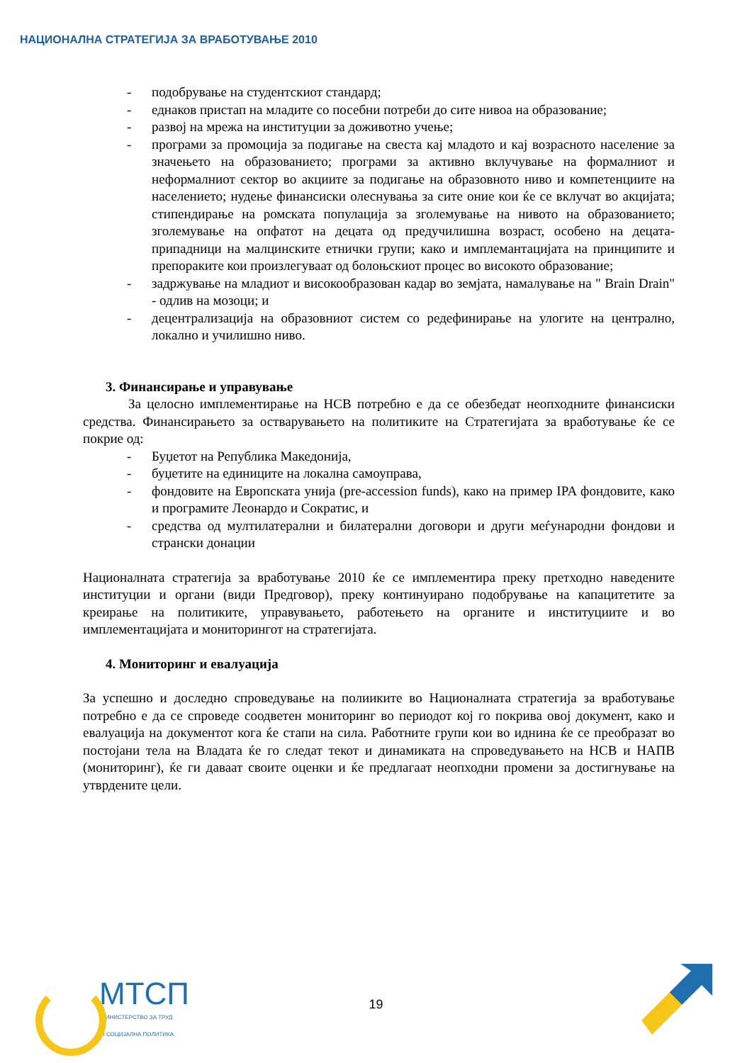НАЦИОНАЛНА СТРАТЕГИЈА ЗА ВРАБОТУВАЊЕ 2010
- подобрување на студентскиот стандард;
- еднаков пристап на младите со посебни потреби до сите нивоа на образование;
- развој на мрежа на институции за доживотно учење;
- програми за промоција за подигање на свеста кај младото и кај возрасното население за значењето на образованието; програми за активно вклучување на формалниот и неформалниот сектор во акциите за подигање на образовното ниво и компетенциите на населението; нудење финансиски олеснувања за сите оние кои ќе се вклучат во акцијата; стипендирање на ромската популација за зголемување на нивото на образованието; зголемување на опфатот на децата од предучилишна возраст, особено на децата-припадници на малцинските етнички групи; како и имплемантацијата на принципите и препораките кои произлегуваат од болоњскиот процес во високото образование;
- задржување на младиот и високообразован кадар во земјата, намалување на " Brain Drain" - одлив на мозоци; и
- децентрализација на образовниот систем со редефинирање на улогите на централно, локално и училишно ниво.
3. Финансирање и управување
За целосно имплементирање на НСВ потребно е да се обезбедат неопходните финансиски средства. Финансирањето за остварувањето на политиките на Стратегијата за вработување ќе се покрие од:
- Буџетот на Република Македонија,
- буџетите на единиците на локална самоуправа,
- фондовите на Европската унија (pre-accession funds), како на пример IPA фондовите, како и програмите Леонардо и Сократис, и
- средства од мултилатерални и билатерални договори и други меѓународни фондови и странски донации
Националната стратегија за вработување 2010 ќе се имплементира преку претходно наведените институции и органи (види Предговор), преку континуирано подобрување на капацитетите за креирање на политиките, управувањето, работењето на органите и институциите и во имплементацијата и мониторингот на стратегијата.
4. Мониторинг и евалуација
За успешно и доследно спроведување на полиикитe во Националната стратегија за вработување потребно е да се спроведе соодветен мониторинг во периодот кој го покрива овој документ, како и евалуација на документот кога ќе стапи на сила. Работните групи кои во иднина ќе се преобразат во постојани тела на Владата ќе го следат текот и динамиката на спроведувањето на НСВ и НАПВ (мониторинг), ќе ги даваат своите оценки и ќе предлагаат неопходни промени за достигнување на утврдените цели.
МТСП
МИНИСТЕРСТВО ЗА ТРУД
И СОЦИЈАЛНА ПОЛИТИКА
19